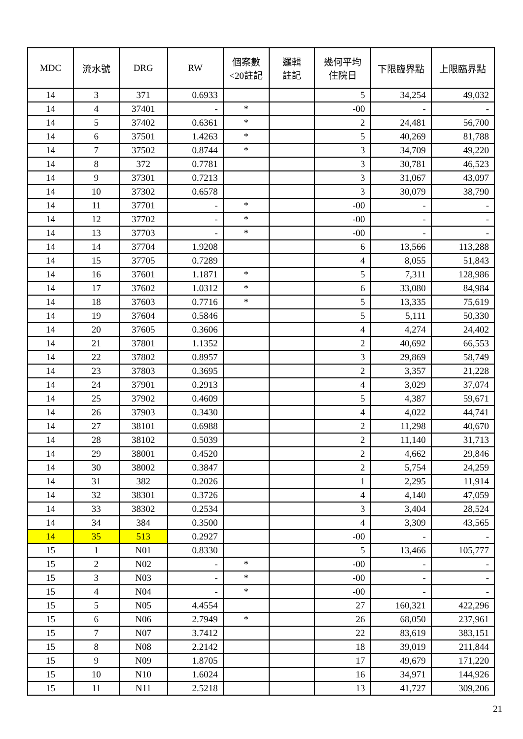| MDC | 流水號 | DRG | RW | 個案數 <20註記 | 邏輯 註記 | 幾何平均 住院日 | 下限臨界點 | 上限臨界點 |
| --- | --- | --- | --- | --- | --- | --- | --- | --- |
| 14 | 3 | 371 | 0.6933 | | | 5 | 34,254 | 49,032 |
| 14 | 4 | 37401 | - | * | | -00 | - | - |
| 14 | 5 | 37402 | 0.6361 | * | | 2 | 24,481 | 56,700 |
| 14 | 6 | 37501 | 1.4263 | * | | 5 | 40,269 | 81,788 |
| 14 | 7 | 37502 | 0.8744 | * | | 3 | 34,709 | 49,220 |
| 14 | 8 | 372 | 0.7781 | | | 3 | 30,781 | 46,523 |
| 14 | 9 | 37301 | 0.7213 | | | 3 | 31,067 | 43,097 |
| 14 | 10 | 37302 | 0.6578 | | | 3 | 30,079 | 38,790 |
| 14 | 11 | 37701 | - | * | | -00 | - | - |
| 14 | 12 | 37702 | - | * | | -00 | - | - |
| 14 | 13 | 37703 | - | * | | -00 | - | - |
| 14 | 14 | 37704 | 1.9208 | | | 6 | 13,566 | 113,288 |
| 14 | 15 | 37705 | 0.7289 | | | 4 | 8,055 | 51,843 |
| 14 | 16 | 37601 | 1.1871 | * | | 5 | 7,311 | 128,986 |
| 14 | 17 | 37602 | 1.0312 | * | | 6 | 33,080 | 84,984 |
| 14 | 18 | 37603 | 0.7716 | * | | 5 | 13,335 | 75,619 |
| 14 | 19 | 37604 | 0.5846 | | | 5 | 5,111 | 50,330 |
| 14 | 20 | 37605 | 0.3606 | | | 4 | 4,274 | 24,402 |
| 14 | 21 | 37801 | 1.1352 | | | 2 | 40,692 | 66,553 |
| 14 | 22 | 37802 | 0.8957 | | | 3 | 29,869 | 58,749 |
| 14 | 23 | 37803 | 0.3695 | | | 2 | 3,357 | 21,228 |
| 14 | 24 | 37901 | 0.2913 | | | 4 | 3,029 | 37,074 |
| 14 | 25 | 37902 | 0.4609 | | | 5 | 4,387 | 59,671 |
| 14 | 26 | 37903 | 0.3430 | | | 4 | 4,022 | 44,741 |
| 14 | 27 | 38101 | 0.6988 | | | 2 | 11,298 | 40,670 |
| 14 | 28 | 38102 | 0.5039 | | | 2 | 11,140 | 31,713 |
| 14 | 29 | 38001 | 0.4520 | | | 2 | 4,662 | 29,846 |
| 14 | 30 | 38002 | 0.3847 | | | 2 | 5,754 | 24,259 |
| 14 | 31 | 382 | 0.2026 | | | 1 | 2,295 | 11,914 |
| 14 | 32 | 38301 | 0.3726 | | | 4 | 4,140 | 47,059 |
| 14 | 33 | 38302 | 0.2534 | | | 3 | 3,404 | 28,524 |
| 14 | 34 | 384 | 0.3500 | | | 4 | 3,309 | 43,565 |
| 14 | 35 | 513 | 0.2927 | | | -00 | - | - |
| 15 | 1 | N01 | 0.8330 | | | 5 | 13,466 | 105,777 |
| 15 | 2 | N02 | - | * | | -00 | - | - |
| 15 | 3 | N03 | - | * | | -00 | - | - |
| 15 | 4 | N04 | - | * | | -00 | - | - |
| 15 | 5 | N05 | 4.4554 | | | 27 | 160,321 | 422,296 |
| 15 | 6 | N06 | 2.7949 | * | | 26 | 68,050 | 237,961 |
| 15 | 7 | N07 | 3.7412 | | | 22 | 83,619 | 383,151 |
| 15 | 8 | N08 | 2.2142 | | | 18 | 39,019 | 211,844 |
| 15 | 9 | N09 | 1.8705 | | | 17 | 49,679 | 171,220 |
| 15 | 10 | N10 | 1.6024 | | | 16 | 34,971 | 144,926 |
| 15 | 11 | N11 | 2.5218 | | | 13 | 41,727 | 309,206 |
21